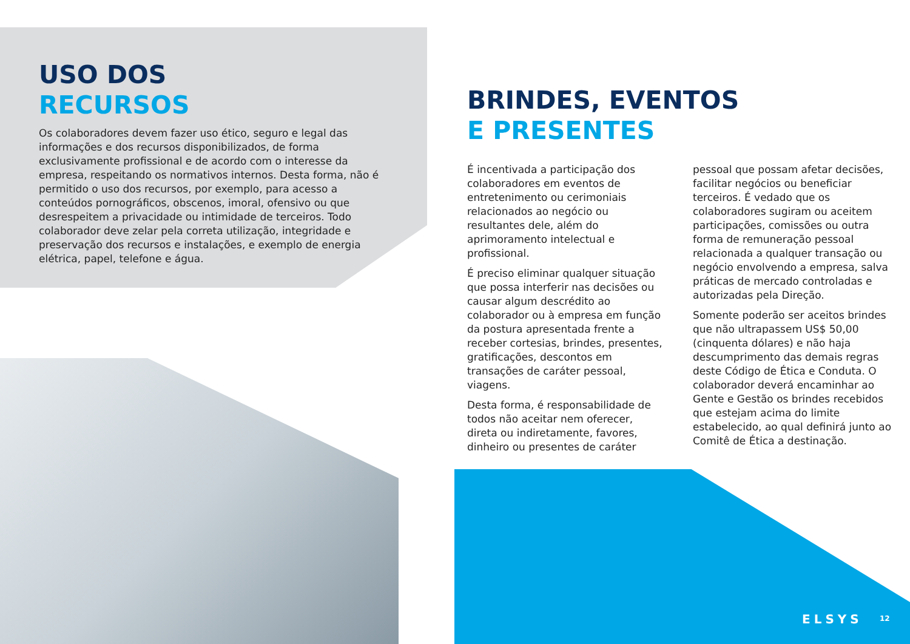USO DOS
RECURSOS
Os colaboradores devem fazer uso ético, seguro e legal das informações e dos recursos disponibilizados, de forma exclusivamente profissional e de acordo com o interesse da empresa, respeitando os normativos internos. Desta forma, não é permitido o uso dos recursos, por exemplo, para acesso a conteúdos pornográficos, obscenos, imoral, ofensivo ou que desrespeitem a privacidade ou intimidade de terceiros. Todo colaborador deve zelar pela correta utilização, integridade e preservação dos recursos e instalações, e exemplo de energia elétrica, papel, telefone e água.
BRINDES, EVENTOS
E PRESENTES
É incentivada a participação dos colaboradores em eventos de entretenimento ou cerimoniais relacionados ao negócio ou resultantes dele, além do aprimoramento intelectual e profissional.
É preciso eliminar qualquer situação que possa interferir nas decisões ou causar algum descrédito ao colaborador ou à empresa em função da postura apresentada frente a receber cortesias, brindes, presentes, gratificações, descontos em transações de caráter pessoal, viagens.
Desta forma, é responsabilidade de todos não aceitar nem oferecer, direta ou indiretamente, favores, dinheiro ou presentes de caráter pessoal que possam afetar decisões, facilitar negócios ou beneficiar terceiros. É vedado que os colaboradores sugiram ou aceitem participações, comissões ou outra forma de remuneração pessoal relacionada a qualquer transação ou negócio envolvendo a empresa, salva práticas de mercado controladas e autorizadas pela Direção.
Somente poderão ser aceitos brindes que não ultrapassem US$ 50,00 (cinquenta dólares) e não haja descumprimento das demais regras deste Código de Ética e Conduta. O colaborador deverá encaminhar ao Gente e Gestão os brindes recebidos que estejam acima do limite estabelecido, ao qual definirá junto ao Comitê de Ética a destinação.
ELSYS 12